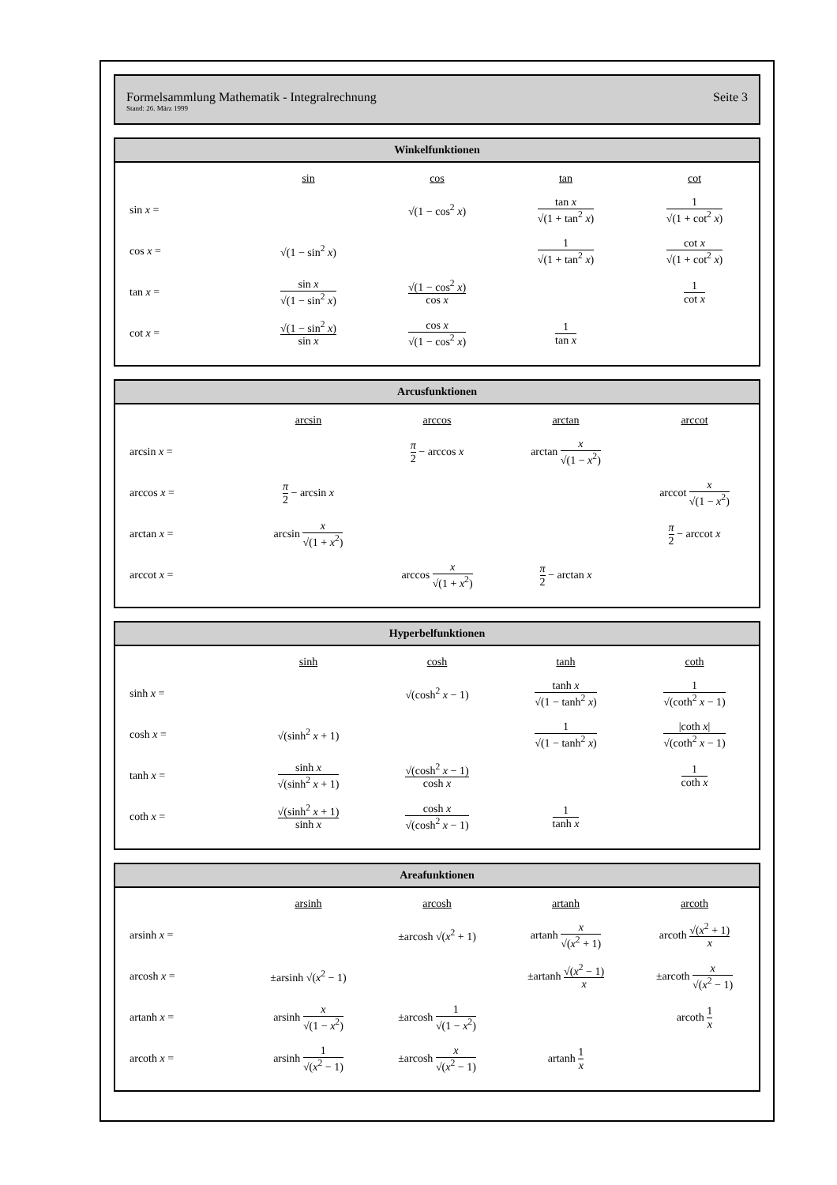Formelsammlung Mathematik - Integralrechnung
Stand: 26. März 1999
Seite 3
Winkelfunktionen
| | sin | cos | tan | cot |
| --- | --- | --- | --- | --- |
| sin x = | | √(1 − cos<sup>2</sup> x ) | tan x √(1 + tan<sup>2</sup> x ) | 1 √(1 + cot<sup>2</sup> x ) |
| cos x = | √(1 − sin<sup>2</sup> x ) | | 1 √(1 + tan<sup>2</sup> x ) | cot x √(1 + cot<sup>2</sup> x ) |
| tan x = | sin x √(1 − sin<sup>2</sup> x ) | √(1 − cos<sup>2</sup> x ) cos x | | 1 cot x |
| cot x = | √(1 − sin<sup>2</sup> x ) sin x | cos x √(1 − cos<sup>2</sup> x ) | 1 tan x | |
Arcusfunktionen
| | arcsin | arccos | arctan | arccot |
| --- | --- | --- | --- | --- |
| arcsin x = | | π 2 − arccos x | arctan x √(1 − x<sup>2</sup>) | |
| arccos x = | π 2 − arcsin x | | | arccot x √(1 − x<sup>2</sup>) |
| arctan x = | arcsin x √(1 + x<sup>2</sup>) | | | π 2 − arccot x |
| arccot x = | | arccos x √(1 + x<sup>2</sup>) | π 2 − arctan x | |
Hyperbelfunktionen
| | sinh | cosh | tanh | coth |
| --- | --- | --- | --- | --- |
| sinh x = | | √(cosh<sup>2</sup> x − 1) | tanh x √(1 − tanh<sup>2</sup> x ) | 1 √(coth<sup>2</sup> x − 1) |
| cosh x = | √(sinh<sup>2</sup> x + 1) | | 1 √(1 − tanh<sup>2</sup> x ) | /coth x / √(coth<sup>2</sup> x − 1) |
| tanh x = | sinh x √(sinh<sup>2</sup> x + 1) | √(cosh<sup>2</sup> x − 1) cosh x | | 1 coth x |
| coth x = | √(sinh<sup>2</sup> x + 1) sinh x | cosh x √(cosh<sup>2</sup> x − 1) | 1 tanh x | |
Areafunktionen
| | arsinh | arcosh | artanh | arcoth |
| --- | --- | --- | --- | --- |
| arsinh x = | | ±arcosh √( x<sup>2</sup> + 1) | artanh x √( x<sup>2</sup> + 1) | arcoth √( x<sup>2</sup> + 1) x |
| arcosh x = | ±arsinh √( x<sup>2</sup> − 1) | | ±artanh √( x<sup>2</sup> − 1) x | ±arcoth x √( x<sup>2</sup> − 1) |
| artanh x = | arsinh x √(1 − x<sup>2</sup>) | ±arcosh 1 √(1 − x<sup>2</sup>) | | arcoth 1 x |
| arcoth x = | arsinh 1 √( x<sup>2</sup> − 1) | ±arcosh x √( x<sup>2</sup> − 1) | artanh 1 x | |